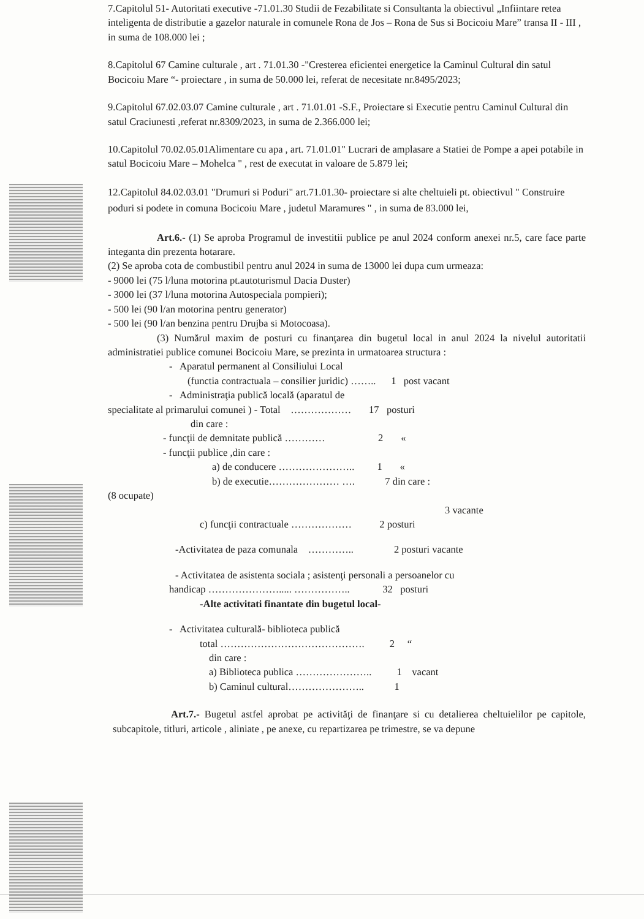7.Capitolul 51- Autoritati executive -71.01.30 Studii de Fezabilitate si Consultanta la obiectivul „Infiintare retea inteligenta de distributie a gazelor naturale in comunele Rona de Jos – Rona de Sus si Bocicoiu Mare” transa II - III , in suma de 108.000 lei ;
8.Capitolul 67 Camine culturale , art . 71.01.30 -"Cresterea eficientei energetice la Caminul Cultural din satul Bocicoiu Mare “- proiectare , in suma de 50.000 lei, referat de necesitate nr.8495/2023;
9.Capitolul 67.02.03.07 Camine culturale , art . 71.01.01 -S.F., Proiectare si Executie pentru Caminul Cultural din satul Craciunesti ,referat nr.8309/2023, in suma de 2.366.000 lei;
10.Capitolul 70.02.05.01Alimentare cu apa , art. 71.01.01" Lucrari de amplasare a Statiei de Pompe a apei potabile in satul Bocicoiu Mare – Mohelca " , rest de executat in valoare de 5.879 lei;
12.Capitolul 84.02.03.01 "Drumuri si Poduri" art.71.01.30- proiectare si alte cheltuieli pt. obiectivul " Construire poduri si podete in comuna Bocicoiu Mare , judetul Maramures " , in suma de 83.000 lei,
Art.6.- (1) Se aproba Programul de investitii publice pe anul 2024 conform anexei nr.5, care face parte integanta din prezenta hotarare.
(2) Se aproba cota de combustibil pentru anul 2024 in suma de 13000 lei dupa cum urmeaza:
- 9000 lei (75 l/luna motorina pt.autoturismul Dacia Duster)
- 3000 lei (37 l/luna motorina Autospeciala pompieri);
- 500 lei (90 l/an motorina pentru generator)
- 500 lei (90 l/an benzina pentru Drujba si Motocoasa).
(3) Numărul maxim de posturi cu finanţarea din bugetul local in anul 2024 la nivelul autoritatii administratiei publice comunei Bocicoiu Mare, se prezinta in urmatoarea structura :
- Aparatul permanent al Consiliului Local
(functia contractuala – consilier juridic) …….. 1 post vacant
- Administraţia publică locală (aparatul de
specialitate al primarului comunei ) - Total ……………… 17 posturi
din care :
- funcţii de demnitate publică ………… 2 «
- funcţii publice ,din care :
a) de conducere ………………….. 1 «
b) de executie………………… …. 7 din care :
(8 ocupate)
3 vacante
c) funcţii contractuale ……………… 2 posturi
-Activitatea de paza comunala ………….. 2 posturi vacante
- Activitatea de asistenta sociala ; asistenţi personali a persoanelor cu
handicap …………………..... …………….. 32 posturi
-Alte activitati finantate din bugetul local-
- Activitatea culturală- biblioteca publică
total ……………………………………. 2 “
din care :
a) Biblioteca publica ………………….. 1 vacant
b) Caminul cultural………………….. 1
Art.7.- Bugetul astfel aprobat pe activităţi de finanţare si cu detalierea cheltuielilor pe capitole, subcapitole, titluri, articole , aliniate , pe anexe, cu repartizarea pe trimestre, se va depune